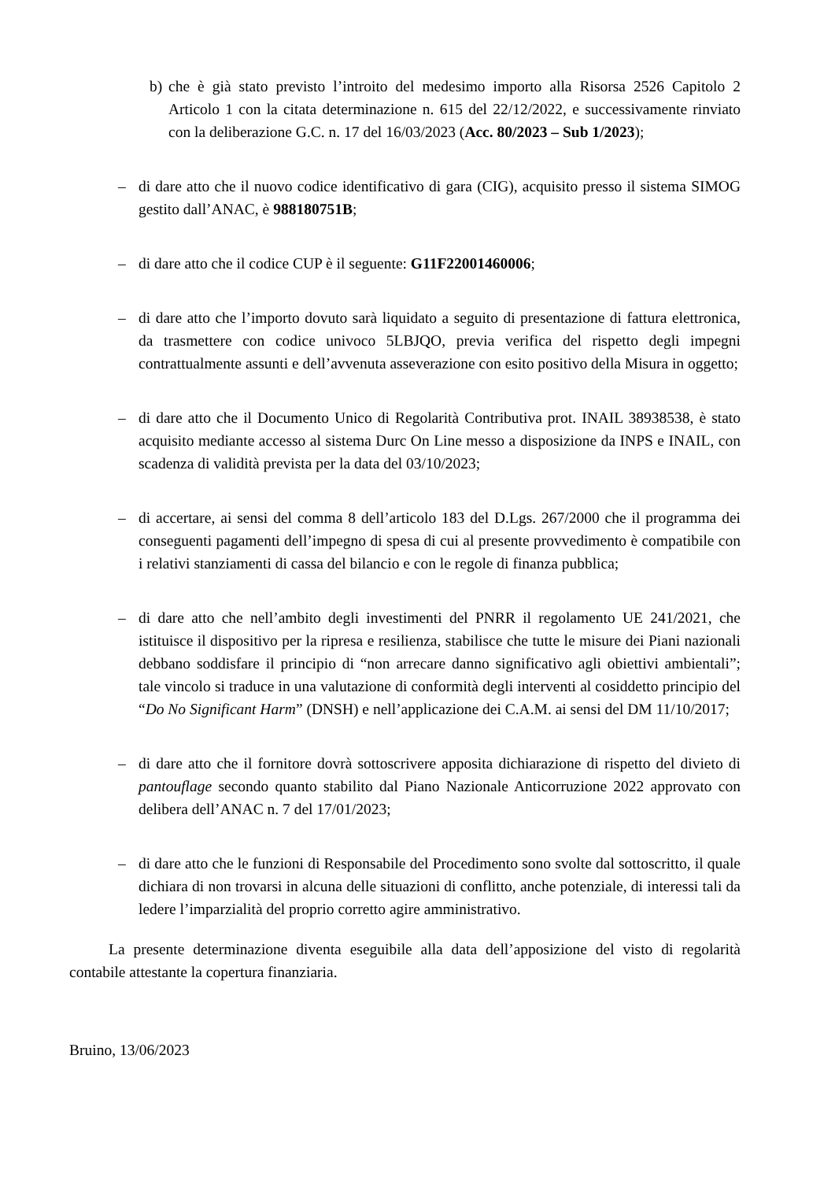b) che è già stato previsto l’introito del medesimo importo alla Risorsa 2526 Capitolo 2 Articolo 1 con la citata determinazione n. 615 del 22/12/2022, e successivamente rinviato con la deliberazione G.C. n. 17 del 16/03/2023 (Acc. 80/2023 – Sub 1/2023);
– di dare atto che il nuovo codice identificativo di gara (CIG), acquisito presso il sistema SIMOG gestito dall’ANAC, è 988180751B;
– di dare atto che il codice CUP è il seguente: G11F22001460006;
– di dare atto che l’importo dovuto sarà liquidato a seguito di presentazione di fattura elettronica, da trasmettere con codice univoco 5LBJQO, previa verifica del rispetto degli impegni contrattualmente assunti e dell’avvenuta asseverazione con esito positivo della Misura in oggetto;
– di dare atto che il Documento Unico di Regolarità Contributiva prot. INAIL 38938538, è stato acquisito mediante accesso al sistema Durc On Line messo a disposizione da INPS e INAIL, con scadenza di validità prevista per la data del 03/10/2023;
– di accertare, ai sensi del comma 8 dell’articolo 183 del D.Lgs. 267/2000 che il programma dei conseguenti pagamenti dell’impegno di spesa di cui al presente provvedimento è compatibile con i relativi stanziamenti di cassa del bilancio e con le regole di finanza pubblica;
– di dare atto che nell’ambito degli investimenti del PNRR il regolamento UE 241/2021, che istituisce il dispositivo per la ripresa e resilienza, stabilisce che tutte le misure dei Piani nazionali debbano soddisfare il principio di “non arrecare danno significativo agli obiettivi ambientali”; tale vincolo si traduce in una valutazione di conformità degli interventi al cosiddetto principio del “Do No Significant Harm” (DNSH) e nell’applicazione dei C.A.M. ai sensi del DM 11/10/2017;
– di dare atto che il fornitore dovrà sottoscrivere apposita dichiarazione di rispetto del divieto di pantouflage secondo quanto stabilito dal Piano Nazionale Anticorruzione 2022 approvato con delibera dell’ANAC n. 7 del 17/01/2023;
– di dare atto che le funzioni di Responsabile del Procedimento sono svolte dal sottoscritto, il quale dichiara di non trovarsi in alcuna delle situazioni di conflitto, anche potenziale, di interessi tali da ledere l’imparzialità del proprio corretto agire amministrativo.
La presente determinazione diventa eseguibile alla data dell’apposizione del visto di regolarità contabile attestante la copertura finanziaria.
Bruino, 13/06/2023